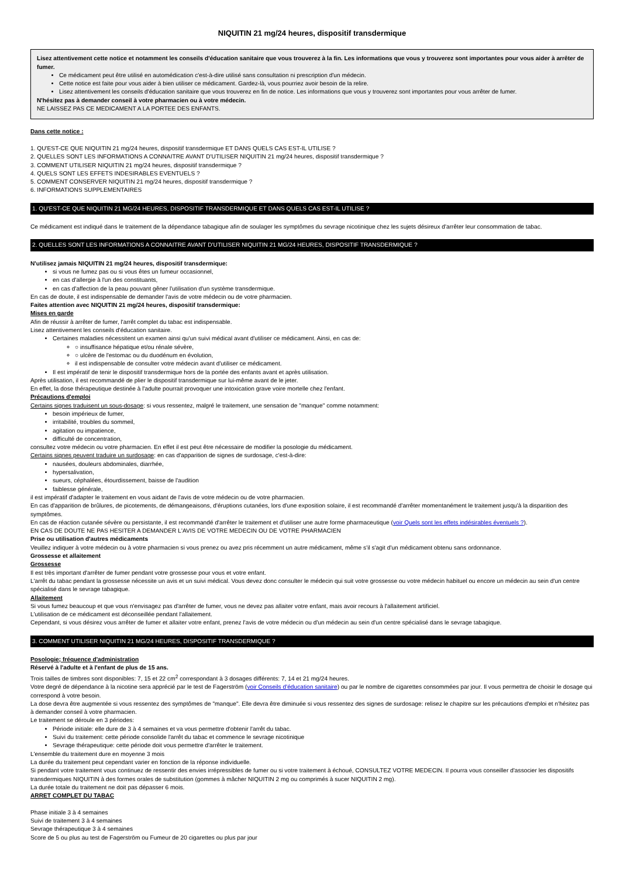NIQUITIN 21 mg/24 heures, dispositif transdermique
Lisez attentivement cette notice et notamment les conseils d'éducation sanitaire que vous trouverez à la fin. Les informations que vous y trouverez sont importantes pour vous aider à arrêter de fumer.
Ce médicament peut être utilisé en automédication c'est-à-dire utilisé sans consultation ni prescription d'un médecin.
Cette notice est faite pour vous aider à bien utiliser ce médicament. Gardez-là, vous pourriez avoir besoin de la relire.
Lisez attentivement les conseils d'éducation sanitaire que vous trouverez en fin de notice. Les informations que vous y trouverez sont importantes pour vous arrêter de fumer.
N'hésitez pas à demander conseil à votre pharmacien ou à votre médecin.
NE LAISSEZ PAS CE MEDICAMENT A LA PORTEE DES ENFANTS.
Dans cette notice :
1. QU'EST-CE QUE NIQUITIN 21 mg/24 heures, dispositif transdermique ET DANS QUELS CAS EST-IL UTILISE ?
2. QUELLES SONT LES INFORMATIONS A CONNAITRE AVANT D'UTILISER NIQUITIN 21 mg/24 heures, dispositif transdermique ?
3. COMMENT UTILISER NIQUITIN 21 mg/24 heures, dispositif transdermique ?
4. QUELS SONT LES EFFETS INDESIRABLES EVENTUELS ?
5. COMMENT CONSERVER NIQUITIN 21 mg/24 heures, dispositif transdermique ?
6. INFORMATIONS SUPPLEMENTAIRES
1. QU'EST-CE QUE NIQUITIN 21 MG/24 HEURES, DISPOSITIF TRANSDERMIQUE ET DANS QUELS CAS EST-IL UTILISE ?
Ce médicament est indiqué dans le traitement de la dépendance tabagique afin de soulager les symptômes du sevrage nicotinique chez les sujets désireux d'arrêter leur consommation de tabac.
2. QUELLES SONT LES INFORMATIONS A CONNAITRE AVANT D'UTILISER NIQUITIN 21 MG/24 HEURES, DISPOSITIF TRANSDERMIQUE ?
N'utilisez jamais NIQUITIN 21 mg/24 heures, dispositif transdermique:
si vous ne fumez pas ou si vous êtes un fumeur occasionnel,
en cas d'allergie à l'un des constituants,
en cas d'affection de la peau pouvant gêner l'utilisation d'un système transdermique.
En cas de doute, il est indispensable de demander l'avis de votre médecin ou de votre pharmacien.
Faites attention avec NIQUITIN 21 mg/24 heures, dispositif transdermique:
Mises en garde
Afin de réussir à arrêter de fumer, l'arrêt complet du tabac est indispensable.
Lisez attentivement les conseils d'éducation sanitaire.
Certaines maladies nécessitent un examen ainsi qu'un suivi médical avant d'utiliser ce médicament. Ainsi, en cas de:
○ insuffisance hépatique et/ou rénale sévère,
○ ulcère de l'estomac ou du duodénum en évolution,
il est indispensable de consulter votre médecin avant d'utiliser ce médicament.
Il est impératif de tenir le dispositif transdermique hors de la portée des enfants avant et après utilisation.
Après utilisation, il est recommandé de plier le dispositif transdermique sur lui-même avant de le jeter.
En effet, la dose thérapeutique destinée à l'adulte pourrait provoquer une intoxication grave voire mortelle chez l'enfant.
Précautions d'emploi
Certains signes traduisent un sous-dosage: si vous ressentez, malgré le traitement, une sensation de "manque" comme notamment:
besoin impérieux de fumer,
irritabilité, troubles du sommeil,
agitation ou impatience,
difficulté de concentration,
consultez votre médecin ou votre pharmacien. En effet il est peut être nécessaire de modifier la posologie du médicament.
Certains signes peuvent traduire un surdosage: en cas d'apparition de signes de surdosage, c'est-à-dire:
nausées, douleurs abdominales, diarrhée,
hypersalivation,
sueurs, céphalées, étourdissement, baisse de l'audition
faiblesse générale,
il est impératif d'adapter le traitement en vous aidant de l'avis de votre médecin ou de votre pharmacien.
En cas d'apparition de brûlures, de picotements, de démangeaisons, d'éruptions cutanées, lors d'une exposition solaire, il est recommandé d'arrêter momentanément le traitement jusqu'à la disparition des symptômes.
En cas de réaction cutanée sévère ou persistante, il est recommandé d'arrêter le traitement et d'utiliser une autre forme pharmaceutique (voir Quels sont les effets indésirables éventuels ?).
EN CAS DE DOUTE NE PAS HESITER A DEMANDER L'AVIS DE VOTRE MEDECIN OU DE VOTRE PHARMACIEN
Prise ou utilisation d'autres médicaments
Veuillez indiquer à votre médecin ou à votre pharmacien si vous prenez ou avez pris récemment un autre médicament, même s'il s'agit d'un médicament obtenu sans ordonnance.
Grossesse et allaitement
Grossesse
Il est très important d'arrêter de fumer pendant votre grossesse pour vous et votre enfant.
L'arrêt du tabac pendant la grossesse nécessite un avis et un suivi médical. Vous devez donc consulter le médecin qui suit votre grossesse ou votre médecin habituel ou encore un médecin au sein d'un centre spécialisé dans le sevrage tabagique.
Allaitement
Si vous fumez beaucoup et que vous n'envisagez pas d'arrêter de fumer, vous ne devez pas allaiter votre enfant, mais avoir recours à l'allaitement artificiel.
L'utilisation de ce médicament est déconseillée pendant l'allaitement.
Cependant, si vous désirez vous arrêter de fumer et allaiter votre enfant, prenez l'avis de votre médecin ou d'un médecin au sein d'un centre spécialisé dans le sevrage tabagique.
3. COMMENT UTILISER NIQUITIN 21 MG/24 HEURES, DISPOSITIF TRANSDERMIQUE ?
Posologie; fréquence d'administration
Réservé à l'adulte et à l'enfant de plus de 15 ans.
Trois tailles de timbres sont disponibles: 7, 15 et 22 cm<sup>2</sup> correspondant à 3 dosages différents: 7, 14 et 21 mg/24 heures.
Votre degré de dépendance à la nicotine sera apprécié par le test de Fagerström (voir Conseils d'éducation sanitaire) ou par le nombre de cigarettes consommées par jour. Il vous permettra de choisir le dosage qui correspond à votre besoin.
La dose devra être augmentée si vous ressentez des symptômes de "manque". Elle devra être diminuée si vous ressentez des signes de surdosage: relisez le chapitre sur les précautions d'emploi et n'hésitez pas à demander conseil à votre pharmacien.
Le traitement se déroule en 3 périodes:
Période initiale: elle dure de 3 à 4 semaines et va vous permettre d'obtenir l'arrêt du tabac.
Suivi du traitement: cette période consolide l'arrêt du tabac et commence le sevrage nicotinique
Sevrage thérapeutique: cette période doit vous permettre d'arrêter le traitement.
L'ensemble du traitement dure en moyenne 3 mois
La durée du traitement peut cependant varier en fonction de la réponse individuelle.
Si pendant votre traitement vous continuez de ressentir des envies irrépressibles de fumer ou si votre traitement à échoué, CONSULTEZ VOTRE MEDECIN. Il pourra vous conseiller d'associer les dispositifs transdermiques NIQUITIN à des formes orales de substitution (gommes à mâcher NIQUITIN 2 mg ou comprimés à sucer NIQUITIN 2 mg).
La durée totale du traitement ne doit pas dépasser 6 mois.
ARRET COMPLET DU TABAC
Phase initiale 3 à 4 semaines
Suivi de traitement 3 à 4 semaines
Sevrage thérapeutique 3 à 4 semaines
Score de 5 ou plus au test de Fagerström ou Fumeur de 20 cigarettes ou plus par jour